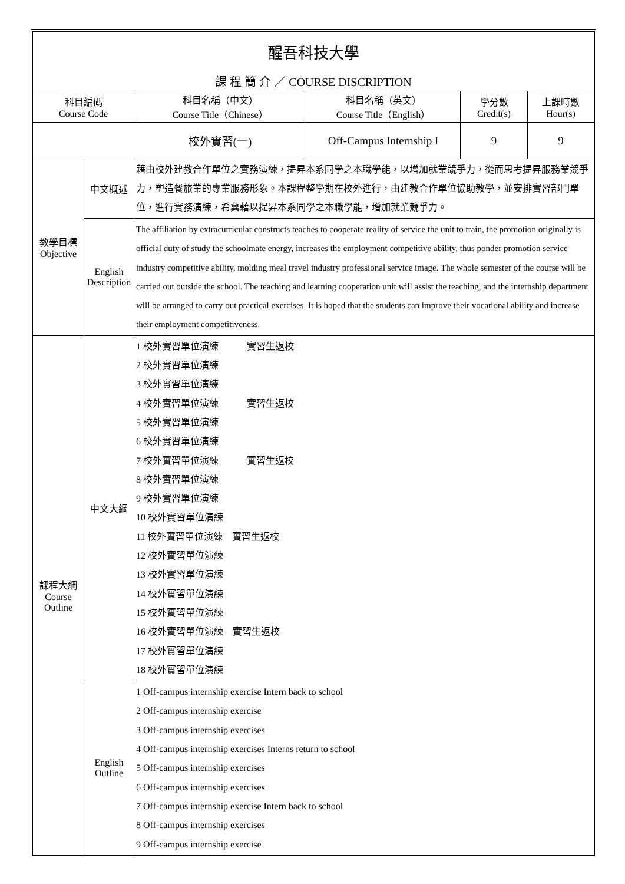| 醒吾科技大學 | | | | | |
| 課 程 簡 介 ／ COURSE DISCRIPTION | | | | | |
| 科目編碼 Course Code | | 科目名稱（中文） Course Title（Chinese） | 科目名稱（英文） Course Title（English） | 學分數 Credit(s) | 上課時數 Hour(s) |
| | | 校外實習(一) | Off-Campus Internship I | 9 | 9 |
| 教學目標 Objective | 中文概述 | 藉由校外建教合作單位之實務演練，提昇本系同學之本職學能，以增加就業競爭力，從而思考提昇服務業競爭力，塑造餐旅業的專業服務形象。本課程整學期在校外進行，由建教合作單位協助教學，並安排實習部門單位，進行實務演練，希冀藉以提昇本系同學之本職學能，增加就業競爭力。 | | | |
| | English Description | The affiliation by extracurricular constructs teaches to cooperate reality of service the unit to train, the promotion originally is official duty of study the schoolmate energy, increases the employment competitive ability, thus ponder promotion service industry competitive ability, molding meal travel industry professional service image. The whole semester of the course will be carried out outside the school. The teaching and learning cooperation unit will assist the teaching, and the internship department will be arranged to carry out practical exercises. It is hoped that the students can improve their vocational ability and increase their employment competitiveness. | | | |
| 課程大綱 Course Outline | 中文大綱 | 1 校外實習單位演練 實習生返校 2 校外實習單位演練 3 校外實習單位演練 4 校外實習單位演練 實習生返校 5 校外實習單位演練 6 校外實習單位演練 7 校外實習單位演練 實習生返校 8 校外實習單位演練 9 校外實習單位演練 10 校外實習單位演練 11 校外實習單位演練 實習生返校 12 校外實習單位演練 13 校外實習單位演練 14 校外實習單位演練 15 校外實習單位演練 16 校外實習單位演練 實習生返校 17 校外實習單位演練 18 校外實習單位演練 | | | |
| | English Outline | 1 Off-campus internship exercise Intern back to school 2 Off-campus internship exercise 3 Off-campus internship exercises 4 Off-campus internship exercises Interns return to school 5 Off-campus internship exercises 6 Off-campus internship exercises 7 Off-campus internship exercise Intern back to school 8 Off-campus internship exercises 9 Off-campus internship exercise | | | |